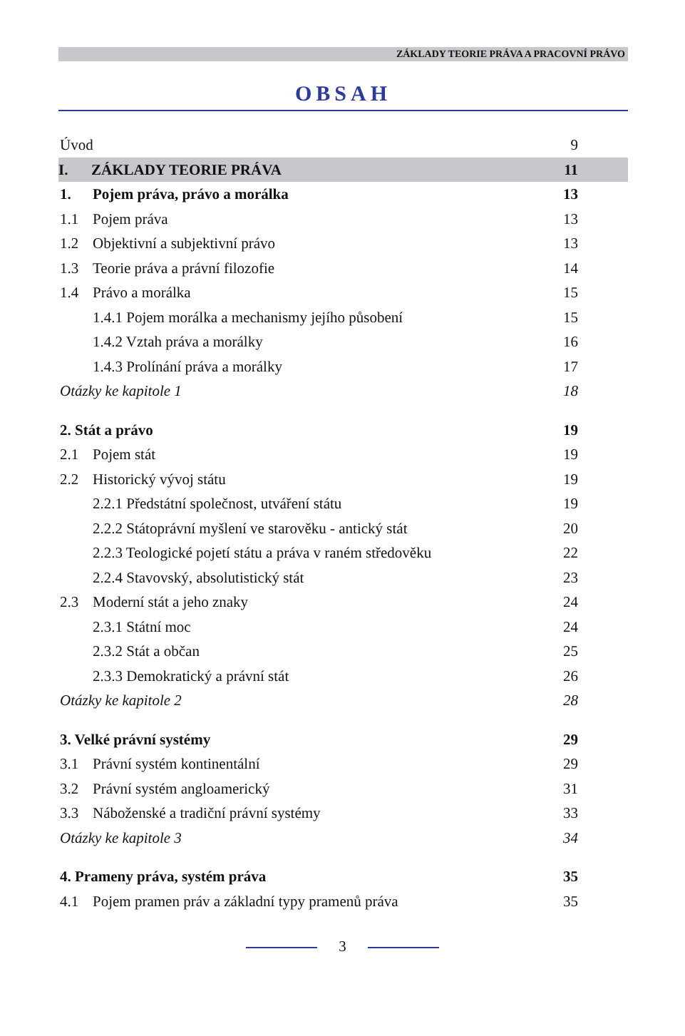ZÁKLADY TEORIE PRÁVA A PRACOVNÍ PRÁVO
OBSAH
Úvod 9
I. ZÁKLADY TEORIE PRÁVA 11
1. Pojem práva, právo a morálka 13
1.1 Pojem práva 13
1.2 Objektivní a subjektivní právo 13
1.3 Teorie práva a právní filozofie 14
1.4 Právo a morálka 15
1.4.1 Pojem morálka a mechanismy jejího působení 15
1.4.2 Vztah práva a morálky 16
1.4.3 Prolínání práva a morálky 17
Otázky ke kapitole 1 18
2. Stát a právo 19
2.1 Pojem stát 19
2.2 Historický vývoj státu 19
2.2.1 Předstátní společnost, utváření státu 19
2.2.2 Státoprávní myšlení ve starověku - antický stát 20
2.2.3 Teologické pojetí státu a práva v raném středověku 22
2.2.4 Stavovský, absolutistický stát 23
2.3 Moderní stát a jeho znaky 24
2.3.1 Státní moc 24
2.3.2 Stát a občan 25
2.3.3 Demokratický a právní stát 26
Otázky ke kapitole 2 28
3. Velké právní systémy 29
3.1 Právní systém kontinentální 29
3.2 Právní systém angloamerický 31
3.3 Náboženské a tradiční právní systémy 33
Otázky ke kapitole 3 34
4. Prameny práva, systém práva 35
4.1 Pojem pramen práv a základní typy pramenů práva 35
3